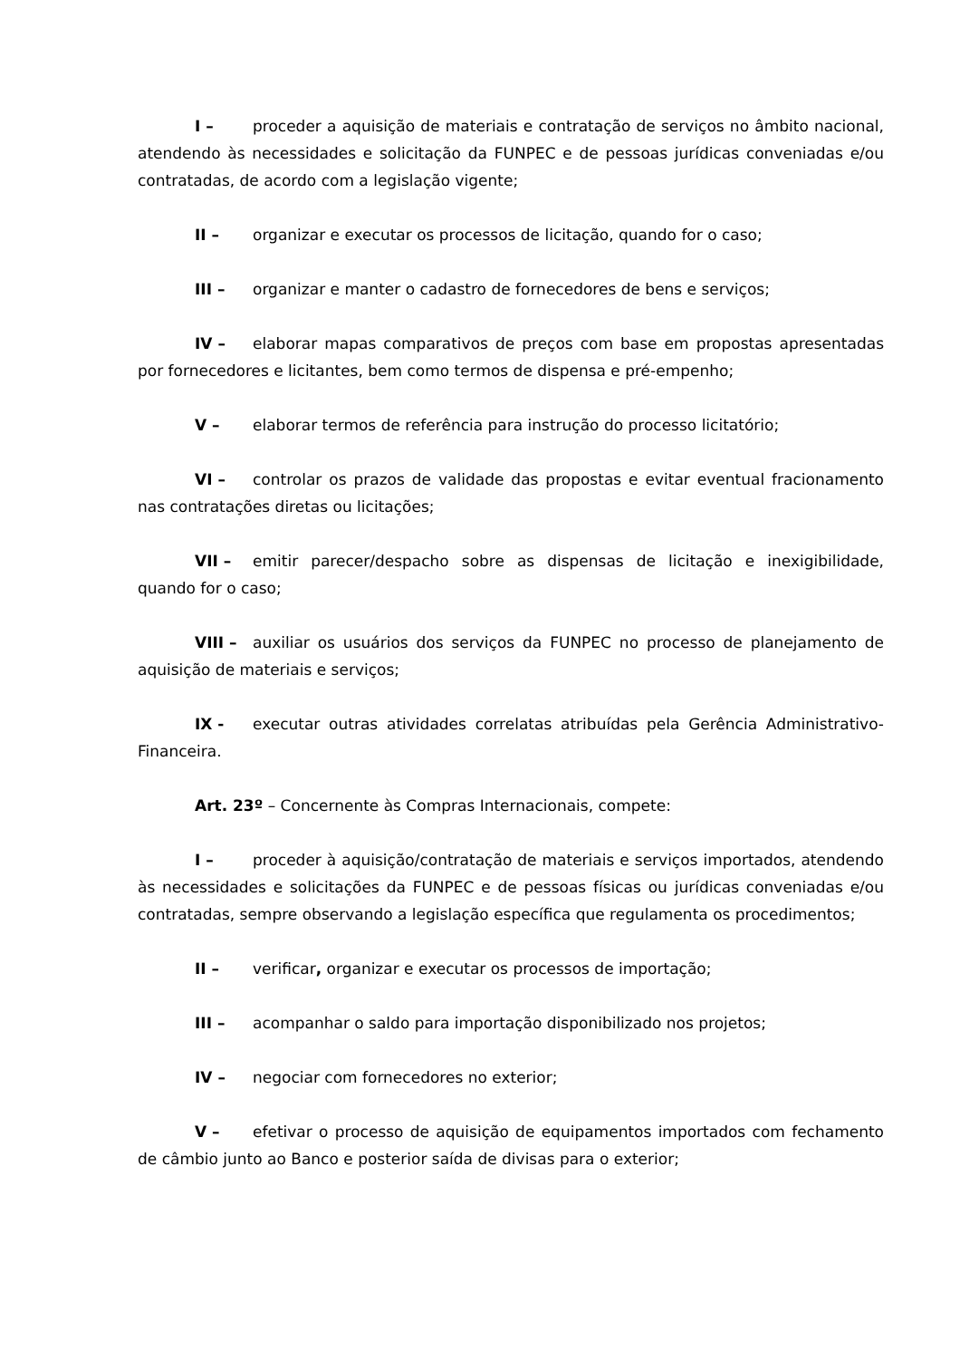I – proceder a aquisição de materiais e contratação de serviços no âmbito nacional, atendendo às necessidades e solicitação da FUNPEC e de pessoas jurídicas conveniadas e/ou contratadas, de acordo com a legislação vigente;
II – organizar e executar os processos de licitação, quando for o caso;
III – organizar e manter o cadastro de fornecedores de bens e serviços;
IV – elaborar mapas comparativos de preços com base em propostas apresentadas por fornecedores e licitantes, bem como termos de dispensa e pré-empenho;
V – elaborar termos de referência para instrução do processo licitatório;
VI – controlar os prazos de validade das propostas e evitar eventual fracionamento nas contratações diretas ou licitações;
VII – emitir parecer/despacho sobre as dispensas de licitação e inexigibilidade, quando for o caso;
VIII – auxiliar os usuários dos serviços da FUNPEC no processo de planejamento de aquisição de materiais e serviços;
IX - executar outras atividades correlatas atribuídas pela Gerência Administrativo-Financeira.
Art. 23º – Concernente às Compras Internacionais, compete:
I – proceder à aquisição/contratação de materiais e serviços importados, atendendo às necessidades e solicitações da FUNPEC e de pessoas físicas ou jurídicas conveniadas e/ou contratadas, sempre observando a legislação específica que regulamenta os procedimentos;
II – verificar, organizar e executar os processos de importação;
III – acompanhar o saldo para importação disponibilizado nos projetos;
IV – negociar com fornecedores no exterior;
V – efetivar o processo de aquisição de equipamentos importados com fechamento de câmbio junto ao Banco e posterior saída de divisas para o exterior;